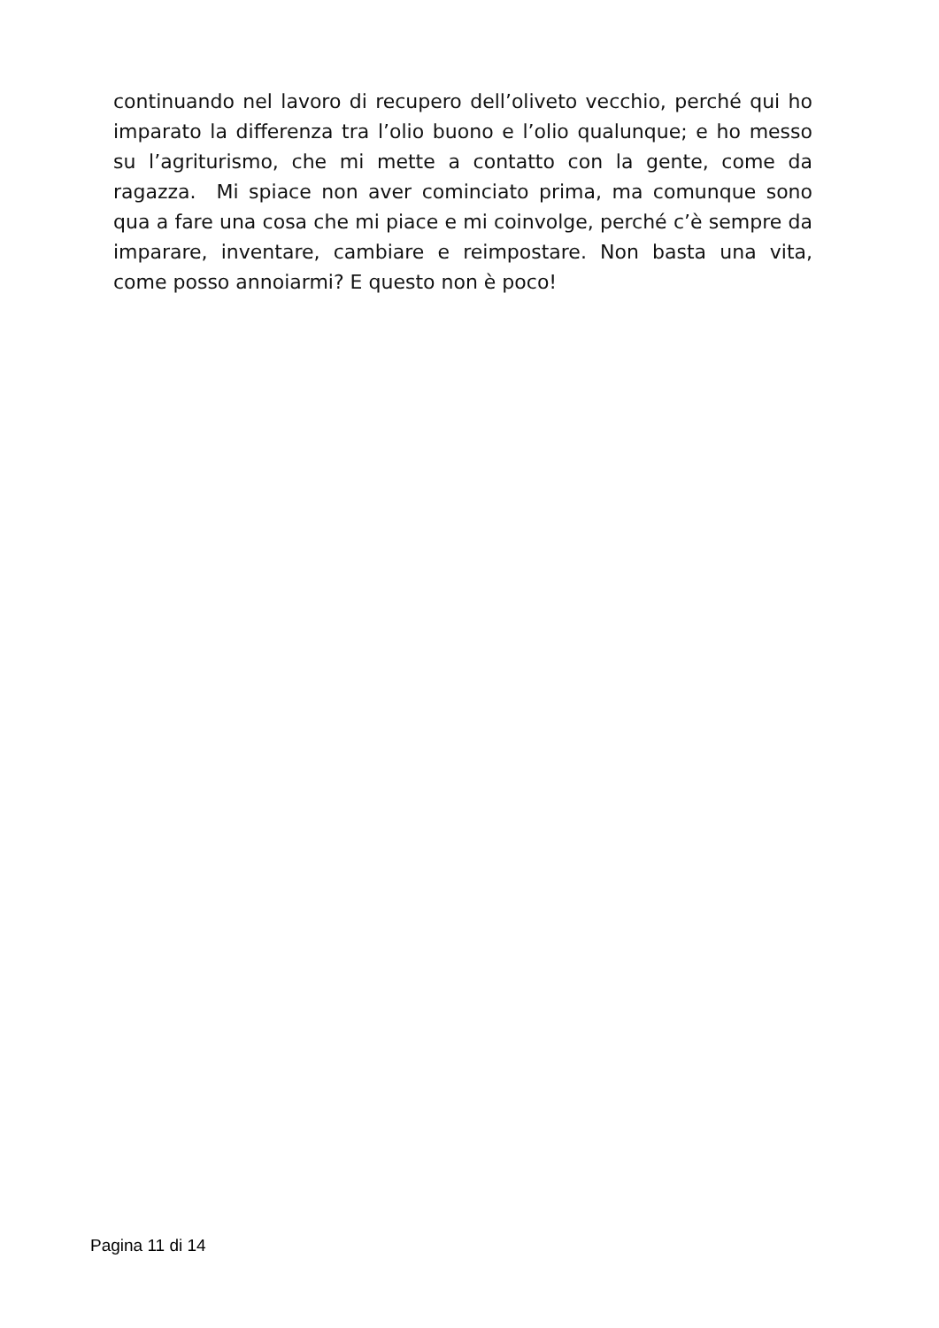continuando nel lavoro di recupero dell’oliveto vecchio, perché qui ho imparato la differenza tra l’olio buono e l’olio qualunque; e ho messo su l’agriturismo, che mi mette a contatto con la gente, come da ragazza. Mi spiace non aver cominciato prima, ma comunque sono qua a fare una cosa che mi piace e mi coinvolge, perché c’è sempre da imparare, inventare, cambiare e reimpostare. Non basta una vita, come posso annoiarmi? E questo non è poco!
Pagina 11 di 14